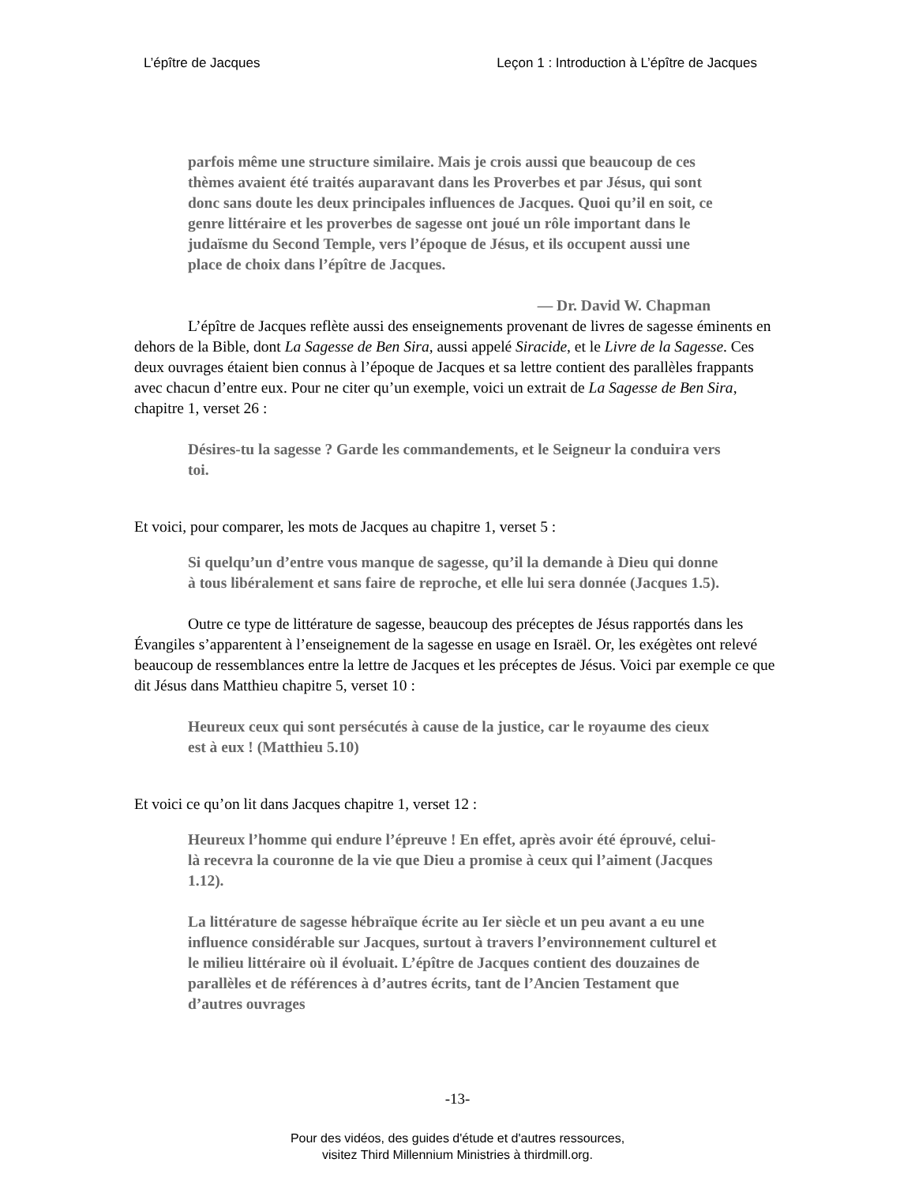L’épître de Jacques Leçon 1 : Introduction à L’épître de Jacques
parfois même une structure similaire. Mais je crois aussi que beaucoup de ces thèmes avaient été traités auparavant dans les Proverbes et par Jésus, qui sont donc sans doute les deux principales influences de Jacques. Quoi qu’il en soit, ce genre littéraire et les proverbes de sagesse ont joué un rôle important dans le judaïsme du Second Temple, vers l’époque de Jésus, et ils occupent aussi une place de choix dans l’épître de Jacques.
— Dr. David W. Chapman
L’épître de Jacques reflète aussi des enseignements provenant de livres de sagesse éminents en dehors de la Bible, dont La Sagesse de Ben Sira, aussi appelé Siracide, et le Livre de la Sagesse. Ces deux ouvrages étaient bien connus à l’époque de Jacques et sa lettre contient des parallèles frappants avec chacun d’entre eux. Pour ne citer qu’un exemple, voici un extrait de La Sagesse de Ben Sira, chapitre 1, verset 26 :
Désires-tu la sagesse ? Garde les commandements, et le Seigneur la conduira vers toi.
Et voici, pour comparer, les mots de Jacques au chapitre 1, verset 5 :
Si quelqu’un d’entre vous manque de sagesse, qu’il la demande à Dieu qui donne à tous libéralement et sans faire de reproche, et elle lui sera donnée (Jacques 1.5).
Outre ce type de littérature de sagesse, beaucoup des préceptes de Jésus rapportés dans les Évangiles s’apparentent à l’enseignement de la sagesse en usage en Israël. Or, les exégètes ont relevé beaucoup de ressemblances entre la lettre de Jacques et les préceptes de Jésus. Voici par exemple ce que dit Jésus dans Matthieu chapitre 5, verset 10 :
Heureux ceux qui sont persécutés à cause de la justice, car le royaume des cieux est à eux ! (Matthieu 5.10)
Et voici ce qu’on lit dans Jacques chapitre 1, verset 12 :
Heureux l’homme qui endure l’épreuve ! En effet, après avoir été éprouvé, celui-là recevra la couronne de la vie que Dieu a promise à ceux qui l’aiment (Jacques 1.12).
La littérature de sagesse hébraïque écrite au Ier siècle et un peu avant a eu une influence considérable sur Jacques, surtout à travers l’environnement culturel et le milieu littéraire où il évoluait. L’épître de Jacques contient des douzaines de parallèles et de références à d’autres écrits, tant de l’Ancien Testament que d’autres ouvrages
-13-
Pour des vidéos, des guides d'étude et d'autres ressources,
visitez Third Millennium Ministries à thirdmill.org.